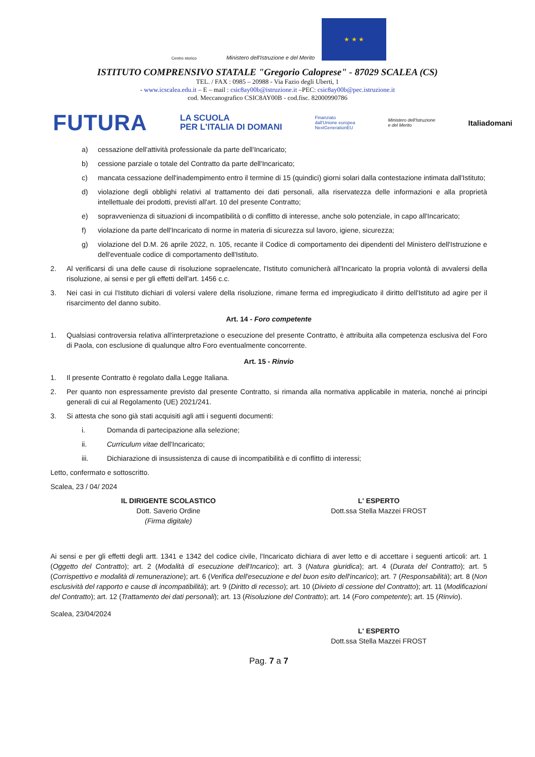Centro storico
Ministero dell'Istruzione e del Merito
★ ★ ★
ISTITUTO COMPRENSIVO STATALE "Gregorio Caloprese" - 87029 SCALEA (CS)
TEL. / FAX : 0985 – 20988 - Via Fazio degli Uberti, 1
- www.icscalea.edu.it – E – mail : csic8ay00b@istruzione.it –PEC: csic8ay00b@pec.istruzione.it
cod. Meccanografico CSIC8AY00B - cod.fisc. 82000990786
FUTURA LA SCUOLA
PER L'ITALIA DI DOMANI Finanziato
dall'Unione europea
NextGenerationEU Ministero dell'Istruzione
e del Merito Italiadomani
a) cessazione dell'attività professionale da parte dell'Incaricato;
b) cessione parziale o totale del Contratto da parte dell'Incaricato;
c) mancata cessazione dell'inadempimento entro il termine di 15 (quindici) giorni solari dalla contestazione intimata dall'Istituto;
d) violazione degli obblighi relativi al trattamento dei dati personali, alla riservatezza delle informazioni e alla proprietà intellettuale dei prodotti, previsti all'art. 10 del presente Contratto;
e) sopravvenienza di situazioni di incompatibilità o di conflitto di interesse, anche solo potenziale, in capo all'Incaricato;
f) violazione da parte dell'Incaricato di norme in materia di sicurezza sul lavoro, igiene, sicurezza;
g) violazione del D.M. 26 aprile 2022, n. 105, recante il Codice di comportamento dei dipendenti del Ministero dell'Istruzione e dell'eventuale codice di comportamento dell'Istituto.
2. Al verificarsi di una delle cause di risoluzione sopraelencate, l'Istituto comunicherà all'Incaricato la propria volontà di avvalersi della risoluzione, ai sensi e per gli effetti dell'art. 1456 c.c.
3. Nei casi in cui l'Istituto dichiari di volersi valere della risoluzione, rimane ferma ed impregiudicato il diritto dell'Istituto ad agire per il risarcimento del danno subito.
Art. 14 - Foro competente
1. Qualsiasi controversia relativa all'interpretazione o esecuzione del presente Contratto, è attribuita alla competenza esclusiva del Foro di Paola, con esclusione di qualunque altro Foro eventualmente concorrente.
Art. 15 - Rinvio
1. Il presente Contratto è regolato dalla Legge Italiana.
2. Per quanto non espressamente previsto dal presente Contratto, si rimanda alla normativa applicabile in materia, nonché ai principi generali di cui al Regolamento (UE) 2021/241.
3. Si attesta che sono già stati acquisiti agli atti i seguenti documenti:
i. Domanda di partecipazione alla selezione;
ii. Curriculum vitae dell'Incaricato;
iii. Dichiarazione di insussistenza di cause di incompatibilità e di conflitto di interessi;
Letto, confermato e sottoscritto.
Scalea, 23 / 04/ 2024
IL DIRIGENTE SCOLASTICO
Dott. Saverio Ordine
(Firma digitale)
L' ESPERTO
Dott.ssa Stella Mazzei FROST
Ai sensi e per gli effetti degli artt. 1341 e 1342 del codice civile, l'Incaricato dichiara di aver letto e di accettare i seguenti articoli: art. 1 (Oggetto del Contratto); art. 2 (Modalità di esecuzione dell'Incarico); art. 3 (Natura giuridica); art. 4 (Durata del Contratto); art. 5 (Corrispettivo e modalità di remunerazione); art. 6 (Verifica dell'esecuzione e del buon esito dell'incarico); art. 7 (Responsabilità); art. 8 (Non esclusività del rapporto e cause di incompatibilità); art. 9 (Diritto di recesso); art. 10 (Divieto di cessione del Contratto); art. 11 (Modificazioni del Contratto); art. 12 (Trattamento dei dati personali); art. 13 (Risoluzione del Contratto); art. 14 (Foro competente); art. 15 (Rinvio).
Scalea, 23/04/2024
L' ESPERTO
Dott.ssa Stella Mazzei FROST
Pag. 7 a 7